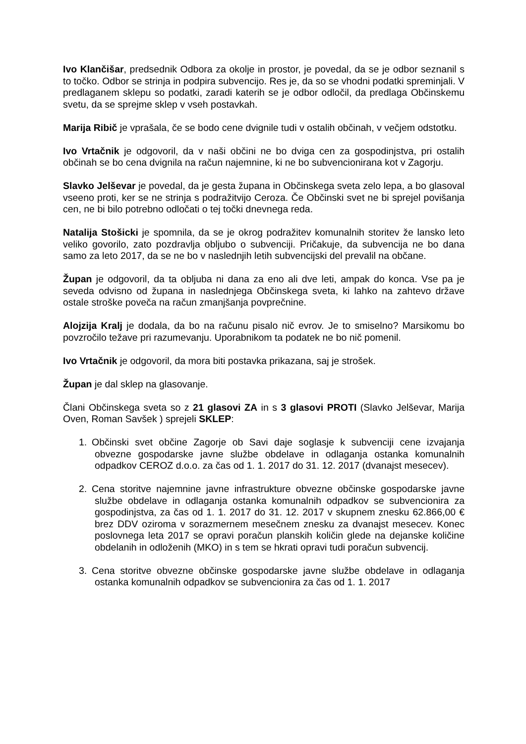Ivo Klančišar, predsednik Odbora za okolje in prostor, je povedal, da se je odbor seznanil s to točko. Odbor se strinja in podpira subvencijo. Res je, da so se vhodni podatki spreminjali. V predlaganem sklepu so podatki, zaradi katerih se je odbor odločil, da predlaga Občinskemu svetu, da se sprejme sklep v vseh postavkah.
Marija Ribič je vprašala, če se bodo cene dvignile tudi v ostalih občinah, v večjem odstotku.
Ivo Vrtačnik je odgovoril, da v naši občini ne bo dviga cen za gospodinjstva, pri ostalih občinah se bo cena dvignila na račun najemnine, ki ne bo subvencionirana kot v Zagorju.
Slavko Jelševar je povedal, da je gesta župana in Občinskega sveta zelo lepa, a bo glasoval vseeno proti, ker se ne strinja s podražitvijo Ceroza. Če Občinski svet ne bi sprejel povišanja cen, ne bi bilo potrebno odločati o tej točki dnevnega reda.
Natalija Stošicki je spomnila, da se je okrog podražitev komunalnih storitev že lansko leto veliko govorilo, zato pozdravlja obljubo o subvenciji. Pričakuje, da subvencija ne bo dana samo za leto 2017, da se ne bo v naslednjih letih subvencijski del prevalil na občane.
Župan je odgovoril, da ta obljuba ni dana za eno ali dve leti, ampak do konca. Vse pa je seveda odvisno od župana in naslednjega Občinskega sveta, ki lahko na zahtevo države ostale stroške poveča na račun zmanjšanja povprečnine.
Alojzija Kralj je dodala, da bo na računu pisalo nič evrov. Je to smiselno? Marsikomu bo povzročilo težave pri razumevanju. Uporabnikom ta podatek ne bo nič pomenil.
Ivo Vrtačnik je odgovoril, da mora biti postavka prikazana, saj je strošek.
Župan je dal sklep na glasovanje.
Člani Občinskega sveta so z 21 glasovi ZA in s 3 glasovi PROTI (Slavko Jelševar, Marija Oven, Roman Savšek ) sprejeli SKLEP:
1. Občinski svet občine Zagorje ob Savi daje soglasje k subvenciji cene izvajanja obvezne gospodarske javne službe obdelave in odlaganja ostanka komunalnih odpadkov CEROZ d.o.o. za čas od 1. 1. 2017 do 31. 12. 2017 (dvanajst mesecev).
2. Cena storitve najemnine javne infrastrukture obvezne občinske gospodarske javne službe obdelave in odlaganja ostanka komunalnih odpadkov se subvencionira za gospodinjstva, za čas od 1. 1. 2017 do 31. 12. 2017 v skupnem znesku 62.866,00 € brez DDV oziroma v sorazmernem mesečnem znesku za dvanajst mesecev. Konec poslovnega leta 2017 se opravi poračun planskih količin glede na dejanske količine obdelanih in odloženih (MKO) in s tem se hkrati opravi tudi poračun subvencij.
3. Cena storitve obvezne občinske gospodarske javne službe obdelave in odlaganja ostanka komunalnih odpadkov se subvencionira za čas od 1. 1. 2017